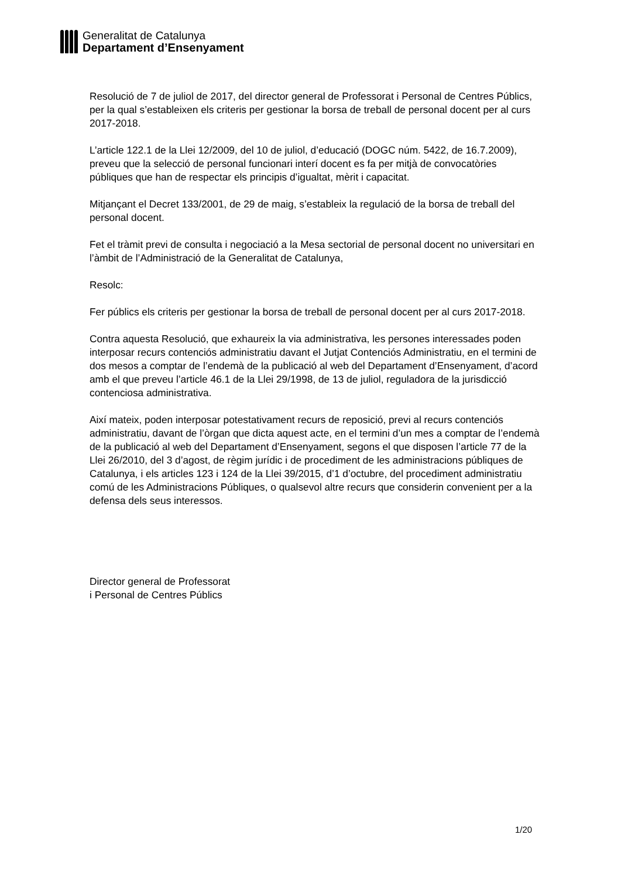Generalitat de Catalunya
Departament d’Ensenyament
Resolució de 7 de juliol de 2017, del director general de Professorat i Personal de Centres Públics, per la qual s’estableixen els criteris per gestionar la borsa de treball de personal docent per al curs 2017-2018.
L’article 122.1 de la Llei 12/2009, del 10 de juliol, d’educació (DOGC núm. 5422, de 16.7.2009), preveu que la selecció de personal funcionari interí docent es fa per mitjà de convocatòries públiques que han de respectar els principis d’igualtat, mèrit i capacitat.
Mitjançant el Decret 133/2001, de 29 de maig, s’estableix la regulació de la borsa de treball del personal docent.
Fet el tràmit previ de consulta i negociació a la Mesa sectorial de personal docent no universitari en l’àmbit de l’Administració de la Generalitat de Catalunya,
Resolc:
Fer públics els criteris per gestionar la borsa de treball de personal docent per al curs 2017-2018.
Contra aquesta Resolució, que exhaureix la via administrativa, les persones interessades poden interposar recurs contenciós administratiu davant el Jutjat Contenciós Administratiu, en el termini de dos mesos a comptar de l’endemà de la publicació al web del Departament d’Ensenyament, d’acord amb el que preveu l’article 46.1 de la Llei 29/1998, de 13 de juliol, reguladora de la jurisdicció contenciosa administrativa.
Així mateix, poden interposar potestativament recurs de reposició, previ al recurs contenciós administratiu, davant de l’òrgan que dicta aquest acte, en el termini d’un mes a comptar de l’endemà de la publicació al web del Departament d’Ensenyament, segons el que disposen l’article 77 de la Llei 26/2010, del 3 d’agost, de règim jurídic i de procediment de les administracions públiques de Catalunya, i els articles 123 i 124 de la Llei 39/2015, d’1 d’octubre, del procediment administratiu comú de les Administracions Públiques, o qualsevol altre recurs que considerin convenient per a la defensa dels seus interessos.
Director general de Professorat
i Personal de Centres Públics
1/20